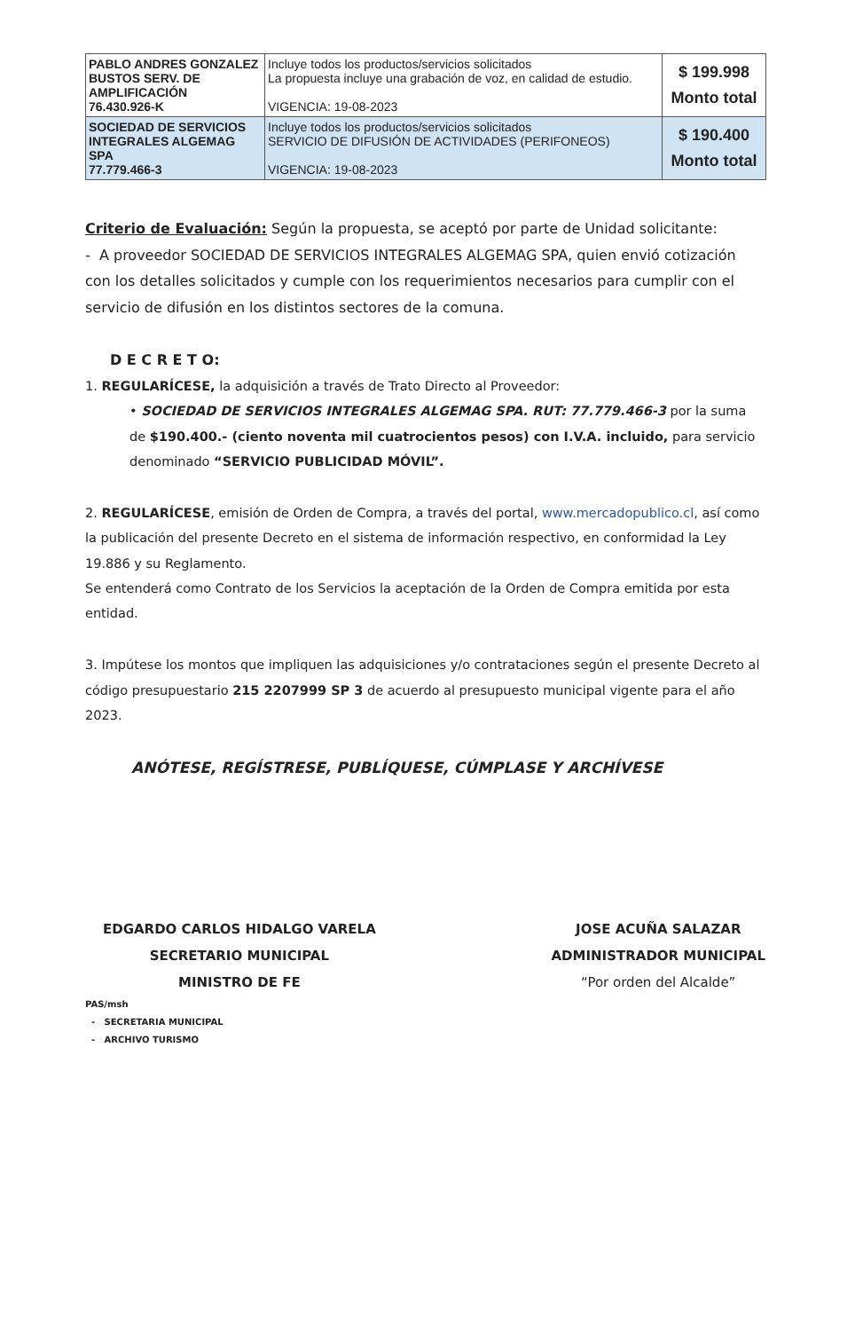| PABLO ANDRES GONZALEZ BUSTOS SERV. DE AMPLIFICACIÓN 76.430.926-K | Incluye todos los productos/servicios solicitados La propuesta incluye una grabación de voz, en calidad de estudio. VIGENCIA: 19-08-2023 | $ 199.998 Monto total |
| SOCIEDAD DE SERVICIOS INTEGRALES ALGEMAG SPA 77.779.466-3 | Incluye todos los productos/servicios solicitados SERVICIO DE DIFUSIÓN DE ACTIVIDADES (PERIFONEOS) VIGENCIA: 19-08-2023 | $ 190.400 Monto total |
Criterio de Evaluación: Según la propuesta, se aceptó por parte de Unidad solicitante:
- A proveedor SOCIEDAD DE SERVICIOS INTEGRALES ALGEMAG SPA, quien envió cotización con los detalles solicitados y cumple con los requerimientos necesarios para cumplir con el servicio de difusión en los distintos sectores de la comuna.
D E C R E T O:
1. REGULARÍCESE, la adquisición a través de Trato Directo al Proveedor:
• SOCIEDAD DE SERVICIOS INTEGRALES ALGEMAG SPA. RUT: 77.779.466-3 por la suma de $190.400.- (ciento noventa mil cuatrocientos pesos) con I.V.A. incluido, para servicio denominado “SERVICIO PUBLICIDAD MÓVIL”.
2. REGULARÍCESE, emisión de Orden de Compra, a través del portal, www.mercadopublico.cl, así como la publicación del presente Decreto en el sistema de información respectivo, en conformidad la Ley 19.886 y su Reglamento.
Se entenderá como Contrato de los Servicios la aceptación de la Orden de Compra emitida por esta entidad.
3. Impútese los montos que impliquen las adquisiciones y/o contrataciones según el presente Decreto al código presupuestario 215 2207999 SP 3 de acuerdo al presupuesto municipal vigente para el año 2023.
ANÓTESE, REGÍSTRESE, PUBLÍQUESE, CÚMPLASE Y ARCHÍVESE
EDGARDO CARLOS HIDALGO VARELA
SECRETARIO MUNICIPAL
MINISTRO DE FE
JOSE ACUÑA SALAZAR
ADMINISTRADOR MUNICIPAL
“Por orden del Alcalde”
PAS/msh
- SECRETARIA MUNICIPAL
- ARCHIVO TURISMO